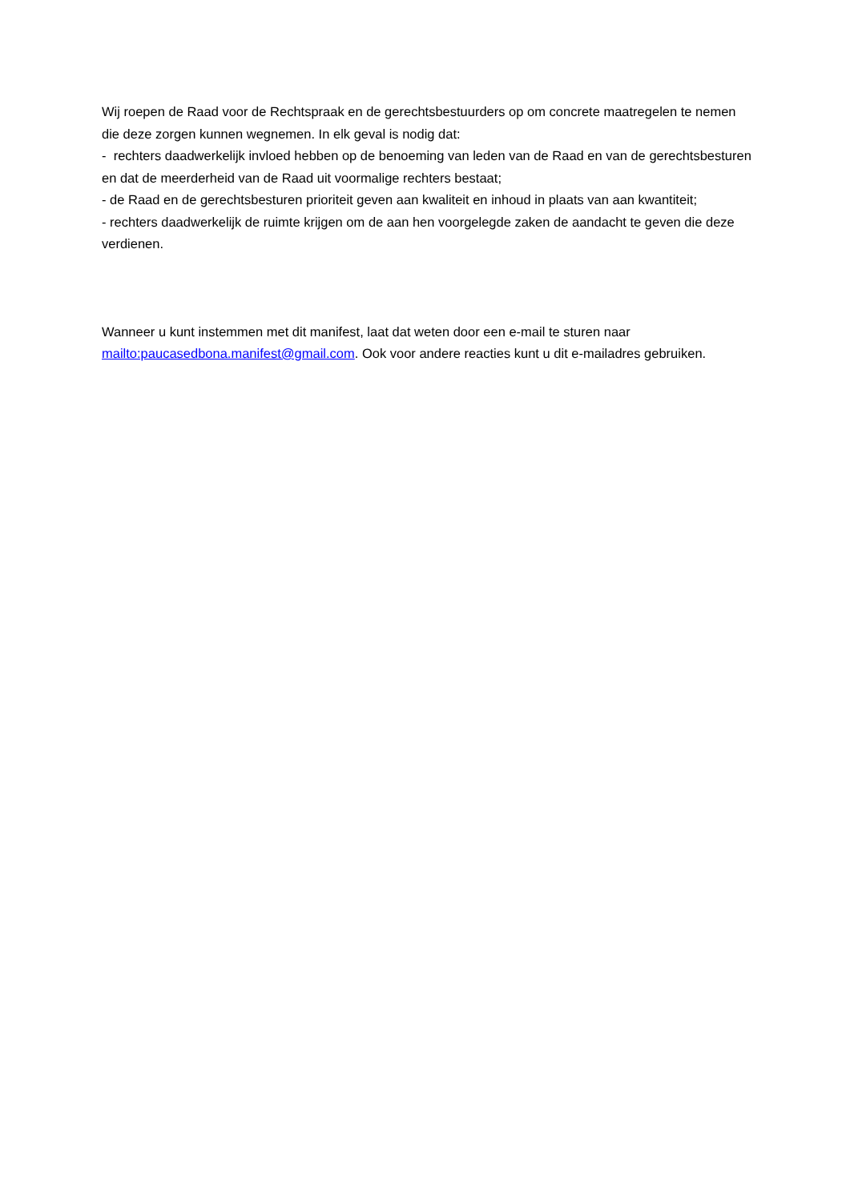Wij roepen de Raad voor de Rechtspraak en de gerechtsbestuurders op om concrete maatregelen te nemen die deze zorgen kunnen wegnemen. In elk geval is nodig dat:
- rechters daadwerkelijk invloed hebben op de benoeming van leden van de Raad en van de gerechtsbesturen en dat de meerderheid van de Raad uit voormalige rechters bestaat;
- de Raad en de gerechtsbesturen prioriteit geven aan kwaliteit en inhoud in plaats van aan kwantiteit;
- rechters daadwerkelijk de ruimte krijgen om de aan hen voorgelegde zaken de aandacht te geven die deze verdienen.
Wanneer u kunt instemmen met dit manifest, laat dat weten door een e-mail te sturen naar mailto:paucasedbona.manifest@gmail.com. Ook voor andere reacties kunt u dit e-mailadres gebruiken.